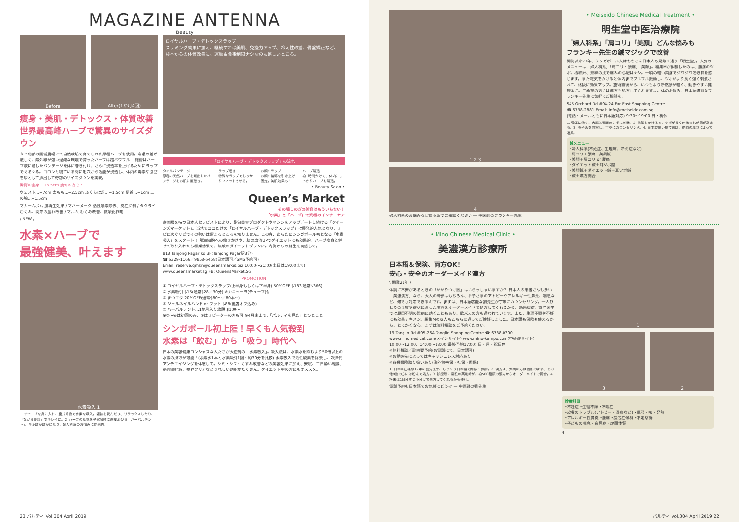MAGAZINE ANTENNA
Beauty
Before After(1か月4回)
痩身・美肌・デトックス・体質改善
世界最高峰ハーブで驚異のサイズダウン
タイ北部の国営農場にて自然栽培で育てられた原種ハーブを使用。寒暖の差が激しく、紫外線が強い過酷な環境で育ったハーブは超パワフル！ 施術はハーブ液に浸したバンテージを体に巻き付け、さらに浸透率を上げるためにラップでぐるぐる。ゴロンと寝ている間に毛穴から効能が浸透し、体内の毒素や脂肪を尿として排出して奇跡のサイズダウンを実現。
驚愕の全身 −13.5cm 痩せの方も！
ウェスト…−7cm 太もも…−2.5cm ふくらはぎ…−1.5cm 足首…−1cm 二の腕…−1.5cm
マカームポム 肌再生効果 / マハーメーク 活性酸素除去、炎症抑制 / タクライ むくみ、関節の腫れ改善 / マルム むくみ改善、抗酸化作用
\ NEW /
水素×ハーブで
最強健美、叶えます
水素吸入 1
1. チューブを鼻に入れ、腹式呼吸で水素を吸入。雑誌を読んだり、リラックスしたり、「ながら美容」でキレイに。2. ハーブの蒸気を子宮粘膜に直接浴びる「ハーバルテント」。全身ぽかぽかになり、婦人科系のお悩みに効果的。
ロイヤルハーブ・デトックスラップ
スリミング効果に加え、継続すれば美肌、免疫力アップ、冷え性改善、骨盤矯正など、根本からの体質改善に。運動＆食事制限ナシなのも嬉しいところ。
「ロイヤルハーブ・デトックスラップ」の流れ
タオルバンテージ
原種の天然ハーブを煮出したバンテージをお肌に直巻き。
ラップ巻き
特殊なラップでしっかりフィットさせる。
お顔のラップ
お顔の輪郭を引き上げ固定。美肌効果も！
ハーブ浸透
約1時間かけて、体内にしっかりハーブを浸透。
• Beauty Salon •
Queen’s Market
その場しのぎの美容はもういらない！
「水素」と「ハーブ」で究極のインナーケア
審美眼を持つ日本人セラピストにより、最旬美容プロダクトやマシンをアップデートし続ける「クイーンズマーケット」。当地でココだけの「ロイヤルハーブ・デトックスラップ」は爆発的人気となり、リピに次ぐリピでその勢いは留まるところを知りません。この春、あらたにシンガポール初となる「水素吸入」をスタート！ 肥満細胞への働きかけや、脳の血流UPでダイエットにも効果的。ハーブ痩身と併せて取り入れたら相乗効果で、無敵のダイエットプランに。内側からの蘇生を実感して。
81B Tanjong Pagar Rd 3F(Tanjong Pagar駅3分)
☎ 6329-1166／9858-6458(日本語可／SMS予約可)
Email: reserve.qmsin@queensmarket.biz 10:00〜21:00(土日は19:00まで)
www.queensmarket.sg FB: QueensMarket.SG
PROMOTION
① ロイヤルハーブ・デトックスラップ(上半身もしくは下半身) 50%OFF $183(通常$366)
② 水素吸引 $15(通常$28／30分) ※カニューラ(チューブ)付
③ まつエク 20%OFF(通常$80〜／80本〜)
④ ジェルネイルハンド or フット $88(他店オフ込み)
⑤ ハーバルテント…1か月入り放題 $100〜
※①〜④は初回のみ、⑤はリピーターの方も可 ※4月末まで、「パルティを見た」とひとこと
シンガポール初上陸！早くも人気殺到
水素は「飲む」から「吸う」時代へ
日本の美容健康コンシャスな人たちが大絶賛の「水素吸入」。吸入法は、水素水を飲むより50倍以上の水素の摂取が可能！(水素水1本と水素吸引1回・約30分を比較) 水素吸入で活性酸素を除去し、次世代アンチエイジングを体感して。シミ・シワ・くすみ改善などの美容効果に加え、安眠、二日酔い軽減、筋肉痛軽減、視界クリアなどうれしい効能がたくさん。ダイエット中の方にもオススメ。
23 パルティ Vol.304 April 2019
1 2 3
4
婦人科系のお悩みなど日本語でご相談ください — 中医師のフランキー先生
• Meiseido Chinese Medical Treatment •
明生堂中医治療院
「婦人科系」「肩コリ」「美顔」どんな悩みも
フランキー先生の鍼マジックで改善
開院以来23年、シンガポール人はもちろん日本人も足繁く通う「明生堂」。人気のメニューは「婦人科系」「肩コリ・腰痛」「美顔」。編集Mが体験したのは、腰痛のツボ。極細針、熟練の技で痛みの心配はナシ。一瞬の軽い鈍痛でジワジワ効き目を感じます。また電気をかけると体内までブルブル振動し、ツボがより長く強く刺激されて、格段に効果アップ。施術直後から、いつもより断然腰が軽く、動きやすい健康体に。ご希望の方には漢方も処方してくれますよ。体のお悩み、日本語堪能なフランキー先生に気軽にご相談を。
545 Orchard Rd #04-24 Far East Shopping Centre
☎ 6738-2881 Email: info@meiseido.com.sg
(電話・メールともに日本語対応) 9:30〜19:00 日・祝休
1. 腰痛に効く、大腸と腎臓のツボに刺激。2. 電気をかけると、ツボが長く刺激され効果が高まる。3. 脈や舌を診察し、丁寧にカウンセリング。4. 日本製使い捨て鍼は、筋肉の厚さによって選択。
鍼メニュー
•婦人科系(不妊症、生理痛、冷え症など)
•肩コリ＋腰痛 •美顔鍼
•美顔＋肩コリ or 腰痛
•ダイエット鍼＋耳ツボ鍼
•美顔鍼＋ダイエット鍼＋耳ツボ鍼
•鍼＋漢方調合
• Mino Chinese Medical Clinic •
美濃漢方診療所
日本語＆保険、両方OK！
安心・安全のオーダーメイド漢方
\ 開業21年 /
体調に不安があるときの「かかりつけ医」はいらっしゃいますか？ 日本人の患者さんも多い「美濃漢方」なら、大人の風邪はもちろん、お子さまのアトピーやアレルギー性鼻炎、喘息など、何でも対応できるんです。まずは、日本語堪能な劉先生が丁寧にカウンセリング。一人ひとりの体質や症状に合った漢方をオーダーメイドで処方してくれるから、効果抜群。西洋医学では原因不明の難病に効くこともあり、欧米人の方も通われています。また、生理不順や不妊にも効果テキメン。編集Mの友人もこちらに通ってご懐妊しました。日本語も保険も使えるから、とにかく安心。まずは無料相談をご予約ください。
19 Tanglin Rd #05-26A Tanglin Shopping Centre ☎ 6738-0300
www.minomedical.com(メインサイト) www.mino-kampo.com(不妊症サイト)
10:00〜12:00、14:00〜18:00(最終予約17:00) 日・月・祝日休
※無料相談／診察要予約(お電話にて、日本語可)
※お勤め先によってはキャッシュレス対応あり
※各種保険取り扱いあり(海外傷害保・社保・国保)
1. 日本滞在経験12年の劉先生が、じっくり日本語で問診・脈診。2. 漢方は、大病の方は固形のまま、その他8割の方には粉末で処方。3. 診療所に常駐の薬剤師が、約500種類の漢方からオーダーメイドで調合。4. 粉末は1回分ずつ小分けで処方してくれるから便利。
電話予約も日本語でお気軽にどうぞ — 中医師の劉先生
1
3 2
診療科目
•不妊症 •生理不順 •不眠症
•皮膚のトラブル(アトピー・湿疹など) •風邪・咳・発熱
•アレルギー性鼻炎 •腰痛 •疲労症候群 •不定愁訴
•子どもの喘息・夜尿症・虚弱体質
4
パルティ Vol.304 April 2019 22